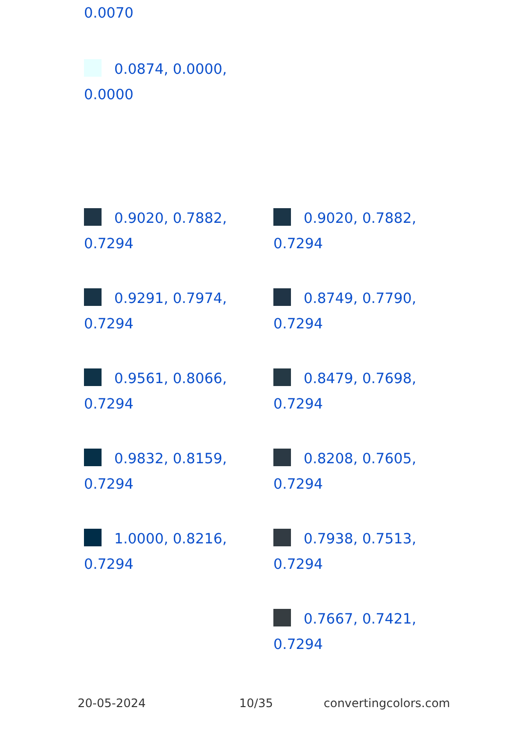0.0070
0.0874, 0.0000, 0.0000
0.9020, 0.7882, 0.7294
0.9020, 0.7882, 0.7294
0.9291, 0.7974, 0.7294
0.8749, 0.7790, 0.7294
0.9561, 0.8066, 0.7294
0.8479, 0.7698, 0.7294
0.9832, 0.8159, 0.7294
0.8208, 0.7605, 0.7294
1.0000, 0.8216, 0.7294
0.7938, 0.7513, 0.7294
0.7667, 0.7421, 0.7294
20-05-2024 10/35 convertingcolors.com